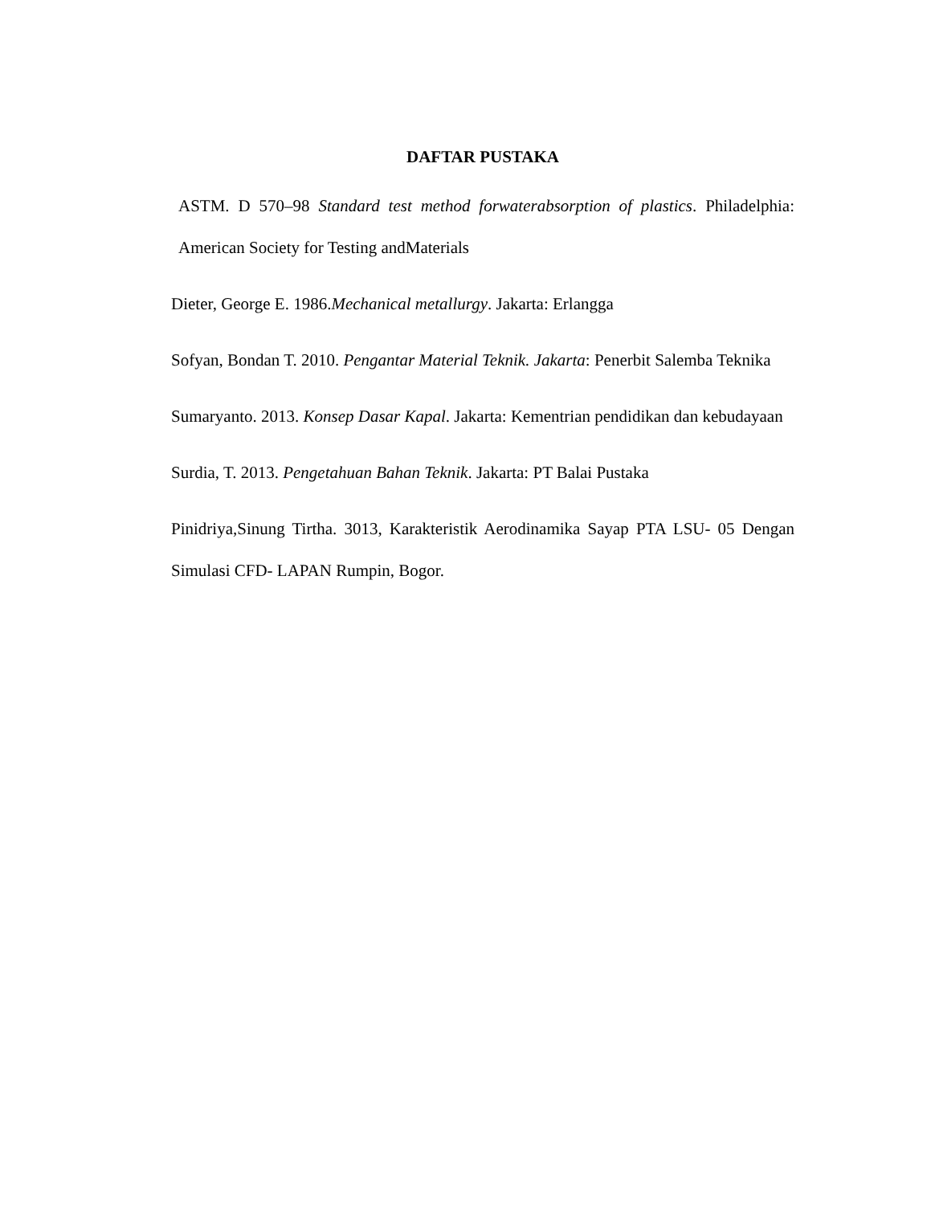DAFTAR PUSTAKA
ASTM. D 570–98 Standard test method forwaterabsorption of plastics. Philadelphia: American Society for Testing andMaterials
Dieter, George E. 1986.Mechanical metallurgy. Jakarta: Erlangga
Sofyan, Bondan T. 2010. Pengantar Material Teknik. Jakarta: Penerbit Salemba Teknika
Sumaryanto. 2013. Konsep Dasar Kapal. Jakarta: Kementrian pendidikan dan kebudayaan
Surdia, T. 2013. Pengetahuan Bahan Teknik. Jakarta: PT Balai Pustaka
Pinidriya,Sinung Tirtha. 3013, Karakteristik Aerodinamika Sayap PTA LSU- 05 Dengan Simulasi CFD- LAPAN Rumpin, Bogor.